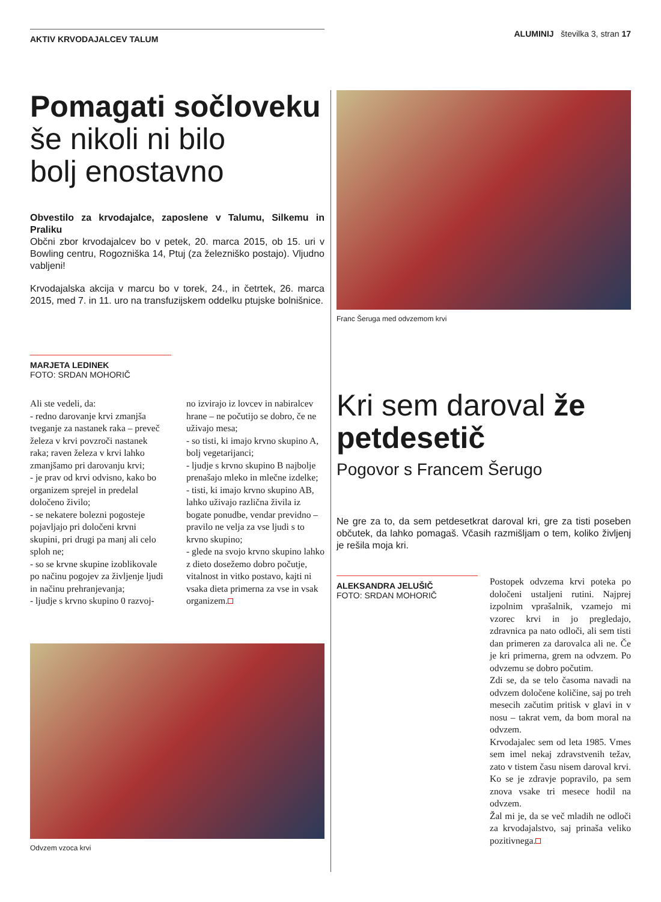AKTIV KRVODAJALCEV TALUM
ALUMINIJ številka 3, stran 17
Pomagati sočloveku
še nikoli ni bilo
bolj enostavno
Obvestilo za krvodajalce, zaposlene v Talumu, Silkemu in Praliku
Občni zbor krvodajalcev bo v petek, 20. marca 2015, ob 15. uri v Bowling centru, Rogozniška 14, Ptuj (za železniško postajo). Vljudno vabljeni!
Krvodajalska akcija v marcu bo v torek, 24., in četrtek, 26. marca 2015, med 7. in 11. uro na transfuzijskem oddelku ptujske bolnišnice.
MARJETA LEDINEK
FOTO: SRDAN MOHORIČ
Ali ste vedeli, da:
- redno darovanje krvi zmanjša tveganje za nastanek raka – preveč železa v krvi povzroči nastanek raka; raven železa v krvi lahko zmanjšamo pri darovanju krvi;
- je prav od krvi odvisno, kako bo organizem sprejel in predelal določeno živilo;
- se nekatere bolezni pogosteje pojavljajo pri določeni krvni skupini, pri drugi pa manj ali celo sploh ne;
- so se krvne skupine izoblikovale po načinu pogojev za življenje ljudi in načinu prehranjevanja;
- ljudje s krvno skupino 0 razvoj-
no izvirajo iz lovcev in nabiralcev hrane – ne počutijo se dobro, če ne uživajo mesa;
- so tisti, ki imajo krvno skupino A, bolj vegetarijanci;
- ljudje s krvno skupino B najbolje prenašajo mleko in mlečne izdelke;
- tisti, ki imajo krvno skupino AB, lahko uživajo različna živila iz bogate ponudbe, vendar previdno – pravilo ne velja za vse ljudi s to krvno skupino;
- glede na svojo krvno skupino lahko z dieto dosežemo dobro počutje, vitalnost in vitko postavo, kajti ni vsaka dieta primerna za vse in vsak organizem.
Odvzem vzoca krvi
Franc Šeruga med odvzemom krvi
Kri sem daroval že petdesetič
Pogovor s Francem Šerugo
Ne gre za to, da sem petdesetkrat daroval kri, gre za tisti poseben občutek, da lahko pomagaš. Včasih razmišljam o tem, koliko življenj je rešila moja kri.
ALEKSANDRA JELUŠIČ
FOTO: SRDAN MOHORIČ
Postopek odvzema krvi poteka po določeni ustaljeni rutini. Najprej izpolnim vprašalnik, vzamejo mi vzorec krvi in jo pregledajo, zdravnica pa nato odloči, ali sem tisti dan primeren za darovalca ali ne. Če je kri primerna, grem na odvzem. Po odvzemu se dobro počutim.
Zdi se, da se telo časoma navadi na odvzem določene količine, saj po treh mesecih začutim pritisk v glavi in v nosu – takrat vem, da bom moral na odvzem.
Krvodajalec sem od leta 1985. Vmes sem imel nekaj zdravstvenih težav, zato v tistem času nisem daroval krvi. Ko se je zdravje popravilo, pa sem znova vsake tri mesece hodil na odvzem.
Žal mi je, da se več mladih ne odloči za krvodajalstvo, saj prinaša veliko pozitivnega.